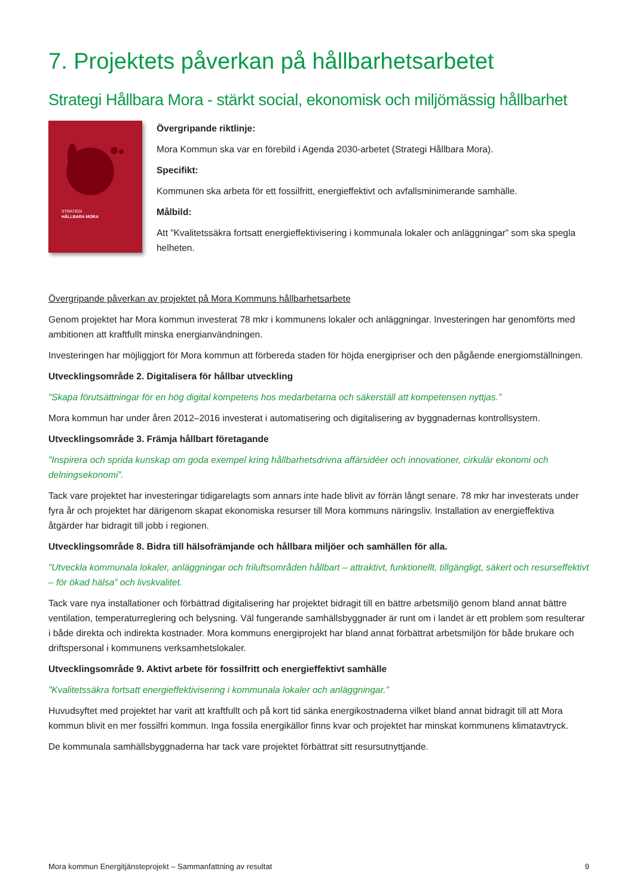7. Projektets påverkan på hållbarhetsarbetet
Strategi Hållbara Mora - stärkt social, ekonomisk och miljömässig hållbarhet
STRATEGI
HÅLLBARA MORA
Övergripande riktlinje:
Mora Kommun ska var en förebild i Agenda 2030-arbetet (Strategi Hållbara Mora).
Specifikt:
Kommunen ska arbeta för ett fossilfritt, energieffektivt och avfallsminimerande samhälle.
Målbild:
Att ”Kvalitetssäkra fortsatt energieffektivisering i kommunala lokaler och anläggningar” som ska spegla helheten.
Övergripande påverkan av projektet på Mora Kommuns hållbarhetsarbete
Genom projektet har Mora kommun investerat 78 mkr i kommunens lokaler och anläggningar. Investeringen har genomförts med ambitionen att kraftfullt minska energianvändningen.
Investeringen har möjliggjort för Mora kommun att förbereda staden för höjda energipriser och den pågående energiomställningen.
Utvecklingsområde 2. Digitalisera för hållbar utveckling
”Skapa förutsättningar för en hög digital kompetens hos medarbetarna och säkerställ att kompetensen nyttjas.”
Mora kommun har under åren 2012–2016 investerat i automatisering och digitalisering av byggnadernas kontrollsystem.
Utvecklingsområde 3. Främja hållbart företagande
”Inspirera och sprida kunskap om goda exempel kring hållbarhetsdrivna affärsidéer och innovationer, cirkulär ekonomi och delningsekonomi”.
Tack vare projektet har investeringar tidigarelagts som annars inte hade blivit av förrän långt senare. 78 mkr har investerats under fyra år och projektet har därigenom skapat ekonomiska resurser till Mora kommuns näringsliv. Installation av energieffektiva åtgärder har bidragit till jobb i regionen.
Utvecklingsområde 8. Bidra till hälsofrämjande och hållbara miljöer och samhällen för alla.
”Utveckla kommunala lokaler, anläggningar och friluftsområden hållbart – attraktivt, funktionellt, tillgängligt, säkert och resurseffektivt – för ökad hälsa” och livskvalitet.
Tack vare nya installationer och förbättrad digitalisering har projektet bidragit till en bättre arbetsmiljö genom bland annat bättre ventilation, temperaturreglering och belysning. Väl fungerande samhällsbyggnader är runt om i landet är ett problem som resulterar i både direkta och indirekta kostnader. Mora kommuns energiprojekt har bland annat förbättrat arbetsmiljön för både brukare och driftspersonal i kommunens verksamhetslokaler.
Utvecklingsområde 9. Aktivt arbete för fossilfritt och energieffektivt samhälle
”Kvalitetssäkra fortsatt energieffektivisering i kommunala lokaler och anläggningar.”
Huvudsyftet med projektet har varit att kraftfullt och på kort tid sänka energikostnaderna vilket bland annat bidragit till att Mora kommun blivit en mer fossilfri kommun. Inga fossila energikällor finns kvar och projektet har minskat kommunens klimatavtryck.
De kommunala samhällsbyggnaderna har tack vare projektet förbättrat sitt resursutnyttjande.
Mora kommun Energitjänsteprojekt – Sammanfattning av resultat 9